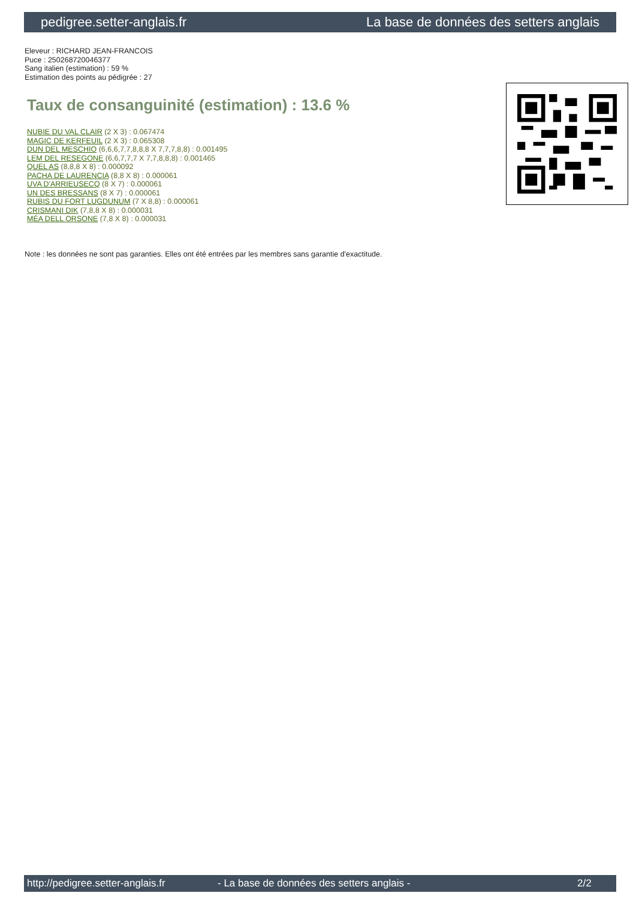pedigree.setter-anglais.fr La base de données des setters anglais
Eleveur : RICHARD JEAN-FRANCOIS
Puce : 250268720046377
Sang italien (estimation) : 59 %
Estimation des points au pédigrée : 27
Taux de consanguinité (estimation) : 13.6 %
NUBIE DU VAL CLAIR (2 X 3) : 0.067474
MAGIC DE KERFEUIL (2 X 3) : 0.065308
DUN DEL MESCHIO (6,6,6,7,7,8,8,8 X 7,7,7,8,8) : 0.001495
LEM DEL RESEGONE (6,6,7,7,7 X 7,7,8,8,8) : 0.001465
QUEL AS (8,8,8 X 8) : 0.000092
PACHA DE LAURENCIA (8,8 X 8) : 0.000061
UVA D'ARRIEUSECQ (8 X 7) : 0.000061
UN DES BRESSANS (8 X 7) : 0.000061
RUBIS DU FORT LUGDUNUM (7 X 8,8) : 0.000061
CRISMANI DIK (7,8,8 X 8) : 0.000031
MÉA DELL ORSONE (7,8 X 8) : 0.000031
Note : les données ne sont pas garanties. Elles ont été entrées par les membres sans garantie d'exactitude.
http://pedigree.setter-anglais.fr - La base de données des setters anglais - 2/2